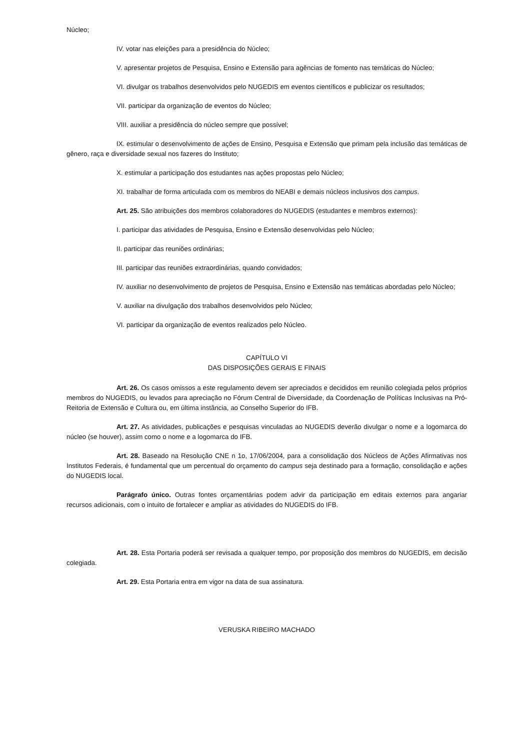Núcleo;
IV. votar nas eleições para a presidência do Núcleo;
V. apresentar projetos de Pesquisa, Ensino e Extensão para agências de fomento nas temáticas do Núcleo;
VI. divulgar os trabalhos desenvolvidos pelo NUGEDIS em eventos científicos e publicizar os resultados;
VII. participar da organização de eventos do Núcleo;
VIII. auxiliar a presidência do núcleo sempre que possível;
IX. estimular o desenvolvimento de ações de Ensino, Pesquisa e Extensão que primam pela inclusão das temáticas de gênero, raça e diversidade sexual nos fazeres do Instituto;
X. estimular a participação dos estudantes nas ações propostas pelo Núcleo;
XI. trabalhar de forma articulada com os membros do NEABI e demais núcleos inclusivos dos campus.
Art. 25. São atribuições dos membros colaboradores do NUGEDIS (estudantes e membros externos):
I. participar das atividades de Pesquisa, Ensino e Extensão desenvolvidas pelo Núcleo;
II. participar das reuniões ordinárias;
III. participar das reuniões extraordinárias, quando convidados;
IV. auxiliar no desenvolvimento de projetos de Pesquisa, Ensino e Extensão nas temáticas abordadas pelo Núcleo;
V. auxiliar na divulgação dos trabalhos desenvolvidos pelo Núcleo;
VI. participar da organização de eventos realizados pelo Núcleo.
CAPÍTULO VI
DAS DISPOSIÇÕES GERAIS E FINAIS
Art. 26. Os casos omissos a este regulamento devem ser apreciados e decididos em reunião colegiada pelos próprios membros do NUGEDIS, ou levados para apreciação no Fórum Central de Diversidade, da Coordenação de Políticas Inclusivas na Pró-Reitoria de Extensão e Cultura ou, em última instância, ao Conselho Superior do IFB.
Art. 27. As atividades, publicações e pesquisas vinculadas ao NUGEDIS deverão divulgar o nome e a logomarca do núcleo (se houver), assim como o nome e a logomarca do IFB.
Art. 28. Baseado na Resolução CNE n 1o, 17/06/2004, para a consolidação dos Núcleos de Ações Afirmativas nos Institutos Federais, é fundamental que um percentual do orçamento do campus seja destinado para a formação, consolidação e ações do NUGEDIS local.
Parágrafo único. Outras fontes orçamentárias podem advir da participação em editais externos para angariar recursos adicionais, com o intuito de fortalecer e ampliar as atividades do NUGEDIS do IFB.
Art. 28. Esta Portaria poderá ser revisada a qualquer tempo, por proposição dos membros do NUGEDIS, em decisão colegiada.
Art. 29. Esta Portaria entra em vigor na data de sua assinatura.
VERUSKA RIBEIRO MACHADO